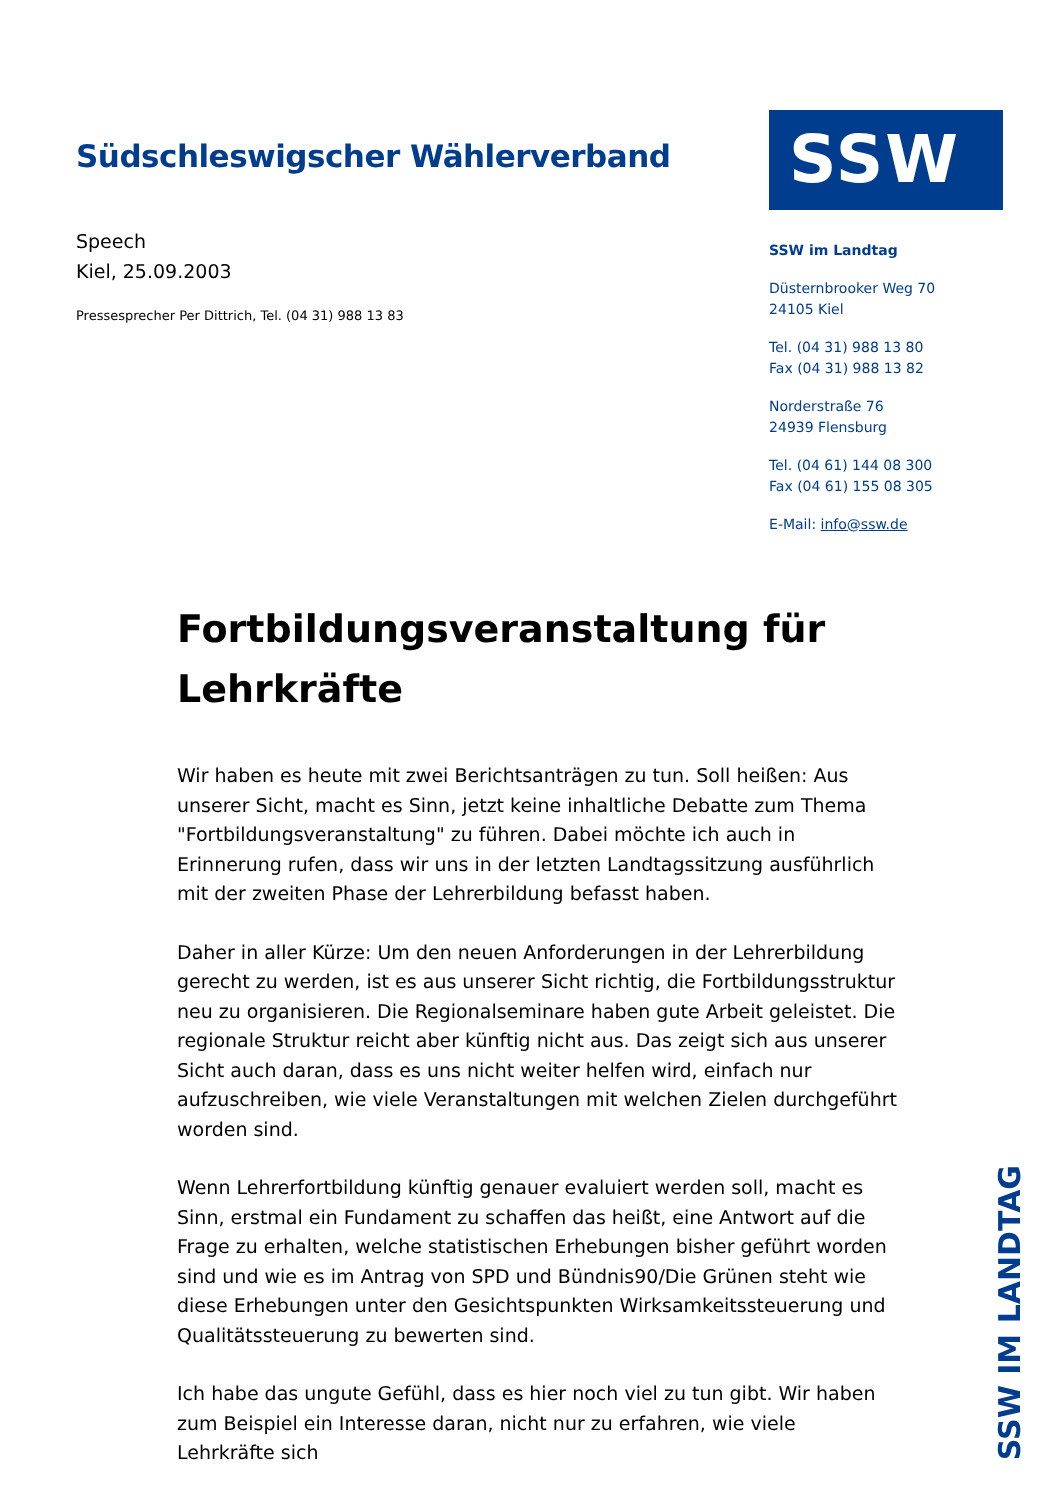Südschleswigscher Wählerverband
Speech
Kiel, 25.09.2003
Pressesprecher Per Dittrich, Tel. (04 31) 988 13 83
SSW
SSW im Landtag
Düsternbrooker Weg 70
24105 Kiel
Tel. (04 31) 988 13 80
Fax (04 31) 988 13 82
Norderstraße 76
24939 Flensburg
Tel. (04 61) 144 08 300
Fax (04 61) 155 08 305
E-Mail: info@ssw.de
Fortbildungsveranstaltung für Lehrkräfte
Wir haben es heute mit zwei Berichtsanträgen zu tun. Soll heißen: Aus unserer Sicht, macht es Sinn, jetzt keine inhaltliche Debatte zum Thema "Fortbildungsveranstaltung" zu führen. Dabei möchte ich auch in Erinnerung rufen, dass wir uns in der letzten Landtagssitzung ausführlich mit der zweiten Phase der Lehrerbildung befasst haben.
Daher in aller Kürze: Um den neuen Anforderungen in der Lehrerbildung gerecht zu werden, ist es aus unserer Sicht richtig, die Fortbildungsstruktur neu zu organisieren. Die Regionalseminare haben gute Arbeit geleistet. Die regionale Struktur reicht aber künftig nicht aus. Das zeigt sich aus unserer Sicht auch daran, dass es uns nicht weiter helfen wird, einfach nur aufzuschreiben, wie viele Veranstaltungen mit welchen Zielen durchgeführt worden sind.
Wenn Lehrerfortbildung künftig genauer evaluiert werden soll, macht es Sinn, erstmal ein Fundament zu schaffen das heißt, eine Antwort auf die Frage zu erhalten, welche statistischen Erhebungen bisher geführt worden sind und wie es im Antrag von SPD und Bündnis90/Die Grünen steht wie diese Erhebungen unter den Gesichtspunkten Wirksamkeitssteuerung und Qualitätssteuerung zu bewerten sind.
Ich habe das ungute Gefühl, dass es hier noch viel zu tun gibt. Wir haben zum Beispiel ein Interesse daran, nicht nur zu erfahren, wie viele Lehrkräfte sich
SSW IM LANDTAG